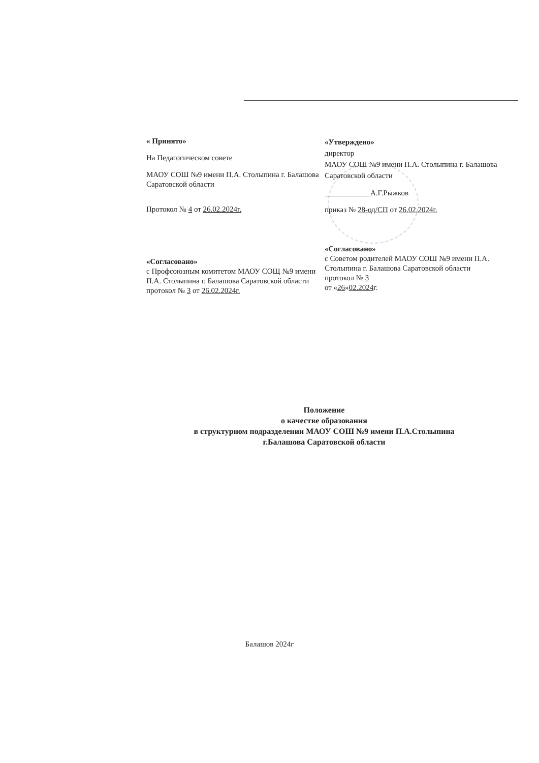« Принято»
На Педагогическом совете
МАОУ СОШ №9 имени П.А. Столыпина г. Балашова Саратовской области
Протокол № 4 от 26.02.2024г.
«Утверждено»
директор
МАОУ СОШ №9 имени П.А. Столыпина г. Балашова Саратовской области
____________А.Г.Рыжков
приказ № 28-од/СП от 26.02.2024г.
«Согласовано»
с Профсоюзным комитетом МАОУ СОЩ №9 имени П.А. Столыпина г. Балашова Саратовской области
протокол № 3 от 26.02.2024г.
«Согласовано»
с Советом родителей МАОУ СОШ №9 имени П.А. Столыпина г. Балашова Саратовской области
протокол № 3
от «26»02.2024г.
Положение
о качестве образования
в структурном подразделении МАОУ СОШ №9 имени П.А.Столыпина
г.Балашова Саратовской области
Балашов 2024г